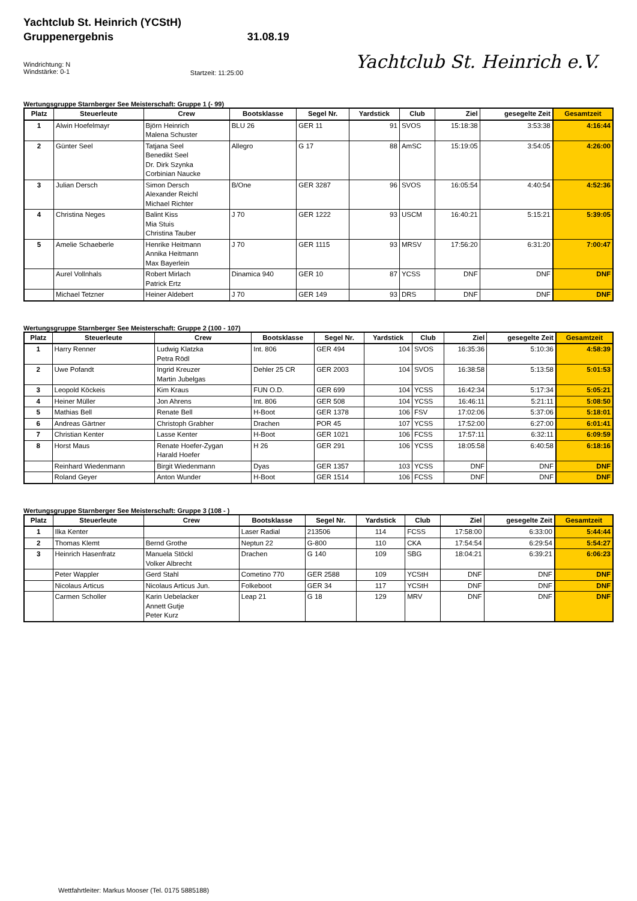Yachtclub St. Heinrich (YCStH)
Gruppenergebnis
Windrichtung: N
Windstärke: 0-1
31.08.19
Startzeit: 11:25:00
Yachtclub St. Heinrich e.V.
Wertungsgruppe Starnberger See Meisterschaft: Gruppe 1 (- 99)
| Platz | Steuerleute | Crew | Bootsklasse | Segel Nr. | Yardstick | Club | Ziel | gesegelte Zeit | Gesamtzeit |
| --- | --- | --- | --- | --- | --- | --- | --- | --- | --- |
| 1 | Alwin Hoefelmayr | Björn Heinrich Malena Schuster | BLU 26 | GER 11 | 91 | SVOS | 15:18:38 | 3:53:38 | 4:16:44 |
| 2 | Günter Seel | Tatjana Seel Benedikt Seel Dr. Dirk Szynka Corbinian Naucke | Allegro | G 17 | 88 | AmSC | 15:19:05 | 3:54:05 | 4:26:00 |
| 3 | Julian Dersch | Simon Dersch Alexander Reichl Michael Richter | B/One | GER 3287 | 96 | SVOS | 16:05:54 | 4:40:54 | 4:52:36 |
| 4 | Christina Neges | Balint Kiss Mia Stuis Christina Tauber | J 70 | GER 1222 | 93 | USCM | 16:40:21 | 5:15:21 | 5:39:05 |
| 5 | Amelie Schaeberle | Henrike Heitmann Annika Heitmann Max Bayerlein | J 70 | GER 1115 | 93 | MRSV | 17:56:20 | 6:31:20 | 7:00:47 |
| | Aurel Vollnhals | Robert Mirlach Patrick Ertz | Dinamica 940 | GER 10 | 87 | YCSS | DNF | DNF | DNF |
| | Michael Tetzner | Heiner Aldebert | J 70 | GER 149 | 93 | DRS | DNF | DNF | DNF |
Wertungsgruppe Starnberger See Meisterschaft: Gruppe 2 (100 - 107)
| Platz | Steuerleute | Crew | Bootsklasse | Segel Nr. | Yardstick | Club | Ziel | gesegelte Zeit | Gesamtzeit |
| --- | --- | --- | --- | --- | --- | --- | --- | --- | --- |
| 1 | Harry Renner | Ludwig Klatzka Petra Rödl | Int. 806 | GER 494 | 104 | SVOS | 16:35:36 | 5:10:36 | 4:58:39 |
| 2 | Uwe Pofandt | Ingrid Kreuzer Martin Jubelgas | Dehler 25 CR | GER 2003 | 104 | SVOS | 16:38:58 | 5:13:58 | 5:01:53 |
| 3 | Leopold Köckeis | Kim Kraus | FUN O.D. | GER 699 | 104 | YCSS | 16:42:34 | 5:17:34 | 5:05:21 |
| 4 | Heiner Müller | Jon Ahrens | Int. 806 | GER 508 | 104 | YCSS | 16:46:11 | 5:21:11 | 5:08:50 |
| 5 | Mathias Bell | Renate Bell | H-Boot | GER 1378 | 106 | FSV | 17:02:06 | 5:37:06 | 5:18:01 |
| 6 | Andreas Gärtner | Christoph Grabher | Drachen | POR 45 | 107 | YCSS | 17:52:00 | 6:27:00 | 6:01:41 |
| 7 | Christian Kenter | Lasse Kenter | H-Boot | GER 1021 | 106 | FCSS | 17:57:11 | 6:32:11 | 6:09:59 |
| 8 | Horst Maus | Renate Hoefer-Zygan Harald Hoefer | H 26 | GER 291 | 106 | YCSS | 18:05:58 | 6:40:58 | 6:18:16 |
| | Reinhard Wiedenmann | Birgit Wiedenmann | Dyas | GER 1357 | 103 | YCSS | DNF | DNF | DNF |
| | Roland Geyer | Anton Wunder | H-Boot | GER 1514 | 106 | FCSS | DNF | DNF | DNF |
Wertungsgruppe Starnberger See Meisterschaft: Gruppe 3 (108 - )
| Platz | Steuerleute | Crew | Bootsklasse | Segel Nr. | Yardstick | Club | Ziel | gesegelte Zeit | Gesamtzeit |
| --- | --- | --- | --- | --- | --- | --- | --- | --- | --- |
| 1 | Ilka Kenter | | Laser Radial | 213506 | 114 | FCSS | 17:58:00 | 6:33:00 | 5:44:44 |
| 2 | Thomas Klemt | Bernd Grothe | Neptun 22 | G-800 | 110 | CKA | 17:54:54 | 6:29:54 | 5:54:27 |
| 3 | Heinrich Hasenfratz | Manuela Stöckl Volker Albrecht | Drachen | G 140 | 109 | SBG | 18:04:21 | 6:39:21 | 6:06:23 |
| | Peter Wappler | Gerd Stahl | Cometino 770 | GER 2588 | 109 | YCStH | DNF | DNF | DNF |
| | Nicolaus Articus | Nicolaus Articus Jun. | Folkeboot | GER 34 | 117 | YCStH | DNF | DNF | DNF |
| | Carmen Scholler | Karin Uebelacker Annett Gutje Peter Kurz | Leap 21 | G 18 | 129 | MRV | DNF | DNF | DNF |
Wettfahrtleiter: Markus Mooser (Tel. 0175 5885188)